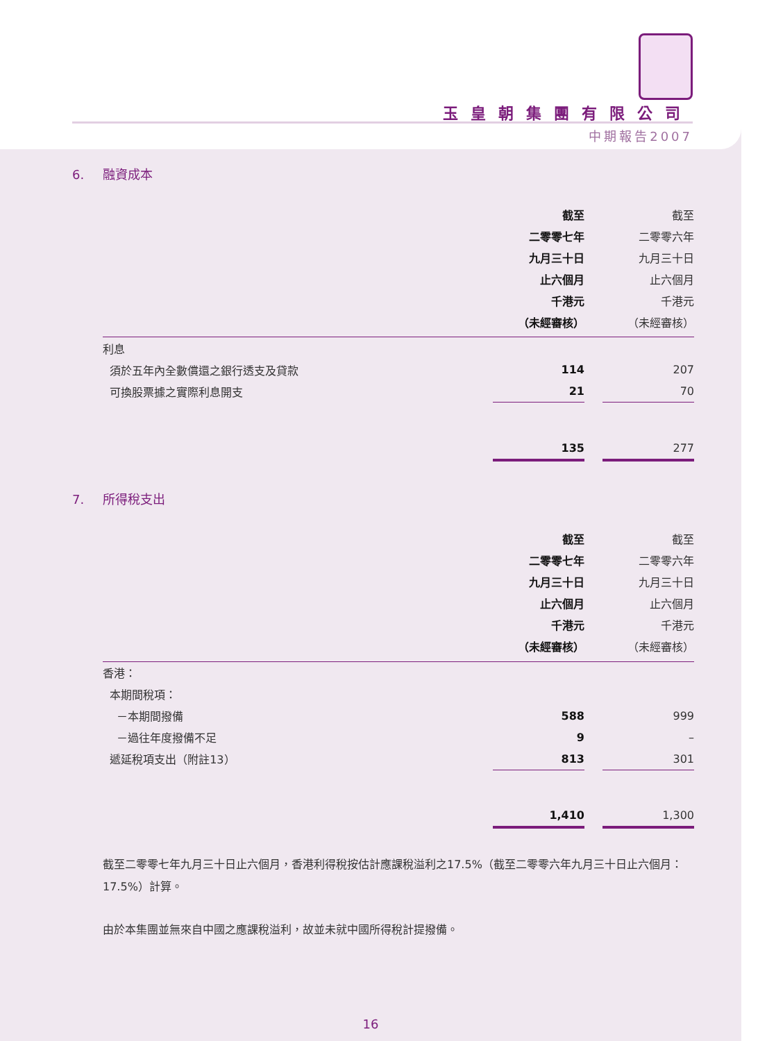玉皇朝集團有限公司
中期報告2007
6. 融資成本
| | 截至 | | 截至 |
| | 二零零七年 | | 二零零六年 |
| | 九月三十日 | | 九月三十日 |
| | 止六個月 | | 止六個月 |
| | 千港元 | | 千港元 |
| | （未經審核） | | （未經審核） |
| 利息 | | | |
| 須於五年內全數償還之銀行透支及貸款 | 114 | | 207 |
| 可換股票據之實際利息開支 | 21 | | 70 |
| | 135 | | 277 |
7. 所得稅支出
| | 截至 | | 截至 |
| | 二零零七年 | | 二零零六年 |
| | 九月三十日 | | 九月三十日 |
| | 止六個月 | | 止六個月 |
| | 千港元 | | 千港元 |
| | （未經審核） | | （未經審核） |
| 香港： | | | |
| 本期間稅項： | | | |
| －本期間撥備 | 588 | | 999 |
| －過往年度撥備不足 | 9 | | – |
| 遞延稅項支出（附註13） | 813 | | 301 |
| | 1,410 | | 1,300 |
截至二零零七年九月三十日止六個月，香港利得稅按估計應課稅溢利之17.5%（截至二零零六年九月三十日止六個月：17.5%）計算。
由於本集團並無來自中國之應課稅溢利，故並未就中國所得稅計提撥備。
16